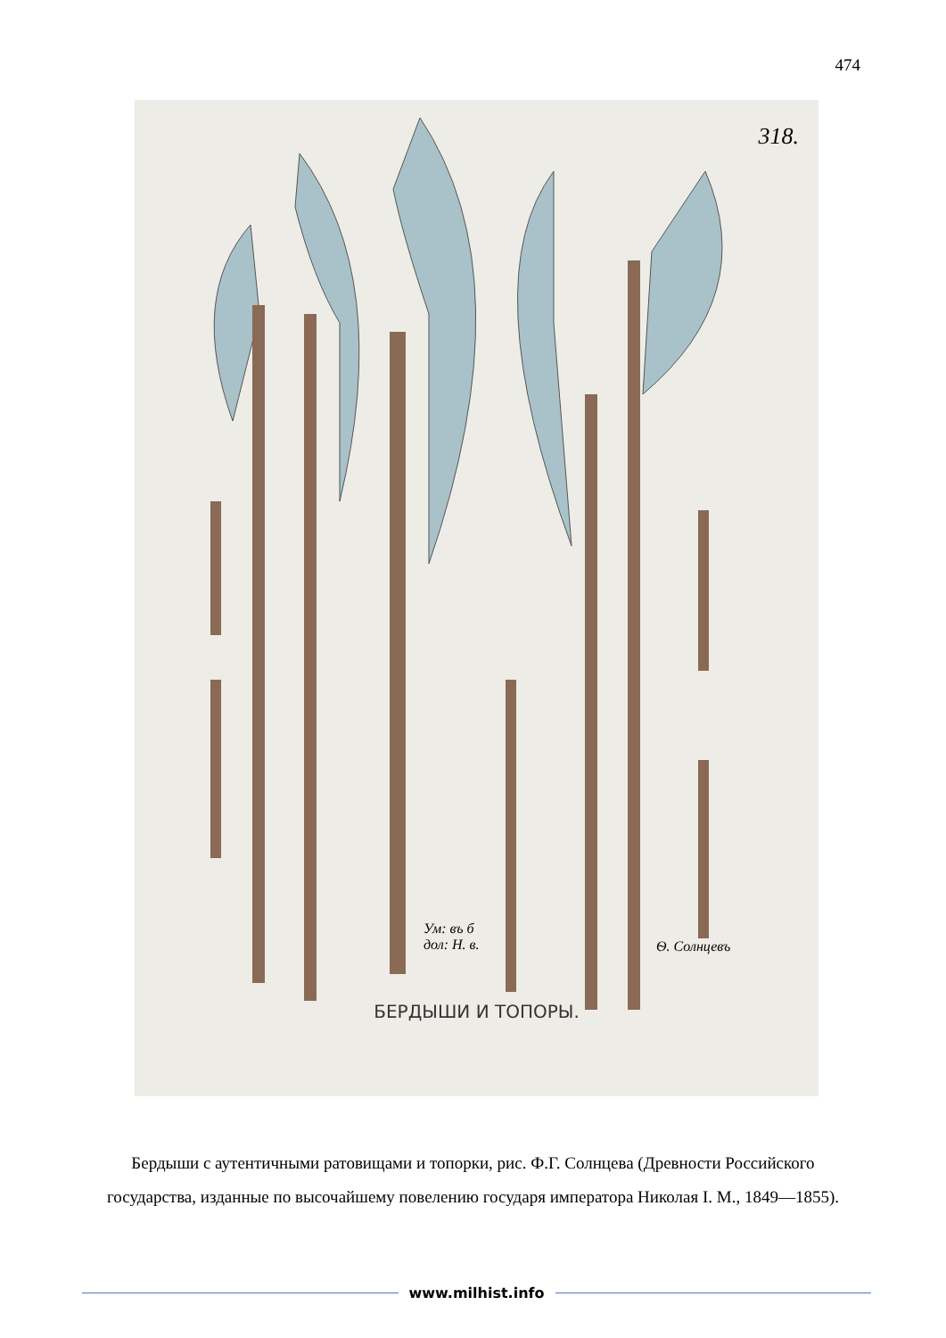474
318.
Ум: въ б
дол: Н. в.
Ѳ. Солнцевъ
БЕРДЫШИ И ТОПОРЫ.
Бердыши с аутентичными ратовищами и топорки, рис. Ф.Г. Солнцева (Древности Российского государства, изданные по высочайшему повелению государя императора Николая I. М., 1849—1855).
www.milhist.info